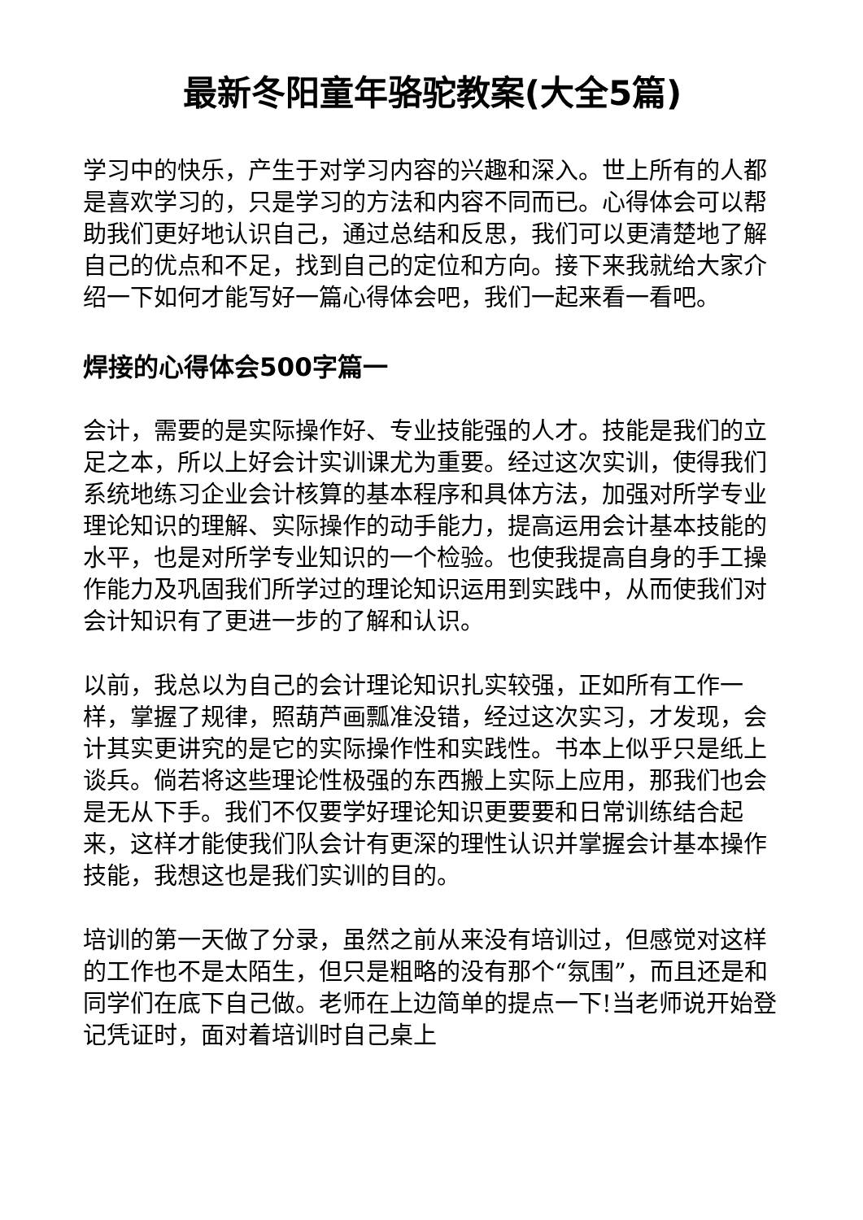最新冬阳童年骆驼教案(大全5篇)
学习中的快乐，产生于对学习内容的兴趣和深入。世上所有的人都是喜欢学习的，只是学习的方法和内容不同而已。心得体会可以帮助我们更好地认识自己，通过总结和反思，我们可以更清楚地了解自己的优点和不足，找到自己的定位和方向。接下来我就给大家介绍一下如何才能写好一篇心得体会吧，我们一起来看一看吧。
焊接的心得体会500字篇一
会计，需要的是实际操作好、专业技能强的人才。技能是我们的立足之本，所以上好会计实训课尤为重要。经过这次实训，使得我们系统地练习企业会计核算的基本程序和具体方法，加强对所学专业理论知识的理解、实际操作的动手能力，提高运用会计基本技能的水平，也是对所学专业知识的一个检验。也使我提高自身的手工操作能力及巩固我们所学过的理论知识运用到实践中，从而使我们对会计知识有了更进一步的了解和认识。
以前，我总以为自己的会计理论知识扎实较强，正如所有工作一样，掌握了规律，照葫芦画瓢准没错，经过这次实习，才发现，会计其实更讲究的是它的实际操作性和实践性。书本上似乎只是纸上谈兵。倘若将这些理论性极强的东西搬上实际上应用，那我们也会是无从下手。我们不仅要学好理论知识更要要和日常训练结合起来，这样才能使我们队会计有更深的理性认识并掌握会计基本操作技能，我想这也是我们实训的目的。
培训的第一天做了分录，虽然之前从来没有培训过，但感觉对这样的工作也不是太陌生，但只是粗略的没有那个“氛围”，而且还是和同学们在底下自己做。老师在上边简单的提点一下!当老师说开始登记凭证时，面对着培训时自己桌上